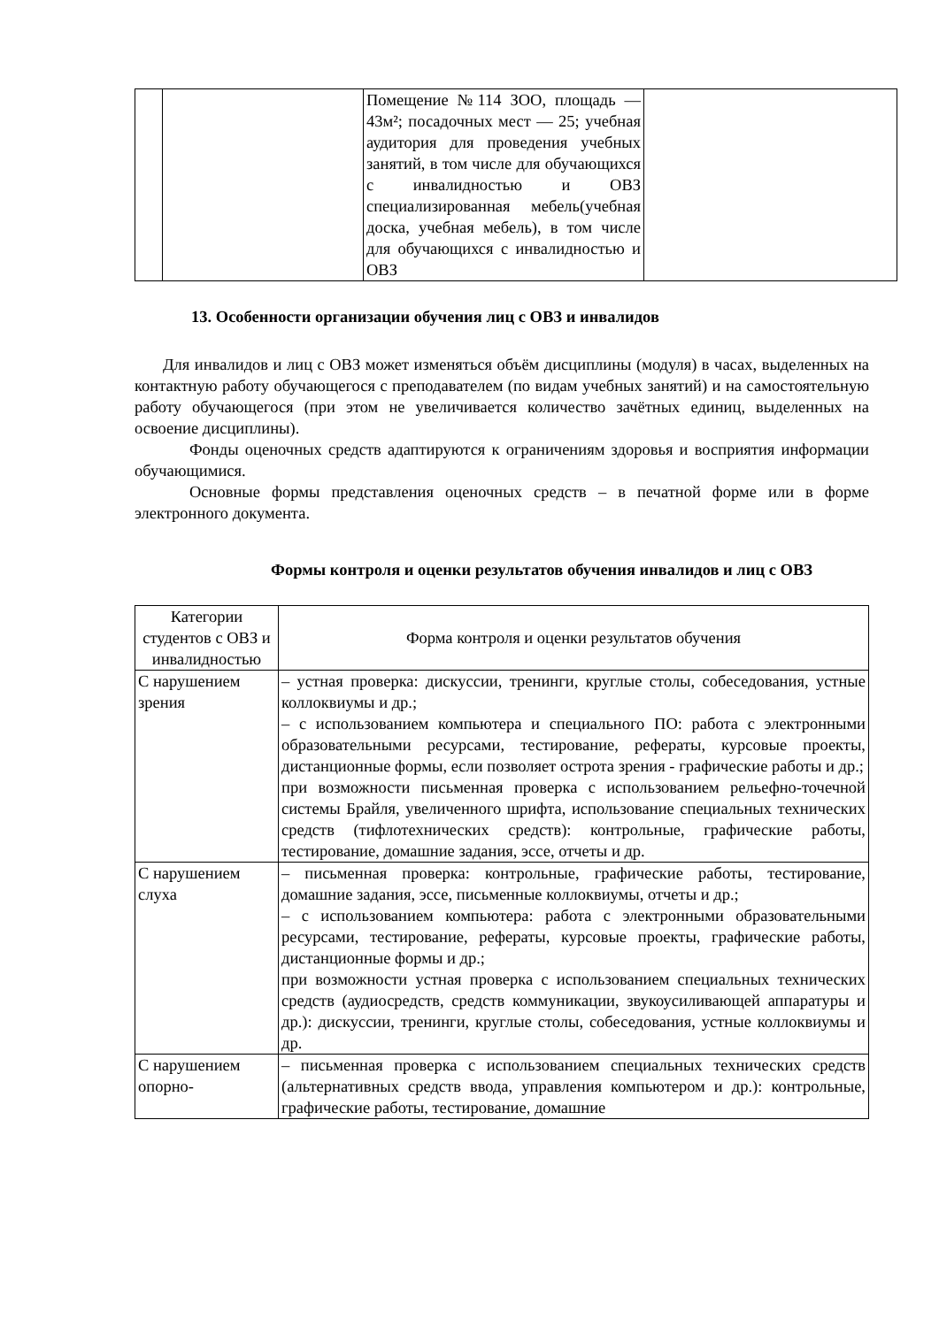| | | Помещение №114 ЗОО, площадь — 43м²; посадочных мест — 25; учебная аудитория для проведения учебных занятий, в том числе для обучающихся с инвалидностью и ОВЗ специализированная мебель(учебная доска, учебная мебель), в том числе для обучающихся с инвалидностью и ОВЗ | |
13. Особенности организации обучения лиц с ОВЗ и инвалидов
Для инвалидов и лиц с ОВЗ может изменяться объём дисциплины (модуля) в часах, выделенных на контактную работу обучающегося с преподавателем (по видам учебных занятий) и на самостоятельную работу обучающегося (при этом не увеличивается количество зачётных единиц, выделенных на освоение дисциплины).
Фонды оценочных средств адаптируются к ограничениям здоровья и восприятия информации обучающимися.
Основные формы представления оценочных средств – в печатной форме или в форме электронного документа.
Формы контроля и оценки результатов обучения инвалидов и лиц с ОВЗ
| Категории студентов с ОВЗ и инвалидностью | Форма контроля и оценки результатов обучения |
| С нарушением зрения | – устная проверка: дискуссии, тренинги, круглые столы, собеседования, устные коллоквиумы и др.; – с использованием компьютера и специального ПО: работа с электронными образовательными ресурсами, тестирование, рефераты, курсовые проекты, дистанционные формы, если позволяет острота зрения - графические работы и др.; при возможности письменная проверка с использованием рельефно-точечной системы Брайля, увеличенного шрифта, использование специальных технических средств (тифлотехнических средств): контрольные, графические работы, тестирование, домашние задания, эссе, отчеты и др. |
| С нарушением слуха | – письменная проверка: контрольные, графические работы, тестирование, домашние задания, эссе, письменные коллоквиумы, отчеты и др.; – с использованием компьютера: работа с электронными образовательными ресурсами, тестирование, рефераты, курсовые проекты, графические работы, дистанционные формы и др.; при возможности устная проверка с использованием специальных технических средств (аудиосредств, средств коммуникации, звукоусиливающей аппаратуры и др.): дискуссии, тренинги, круглые столы, собеседования, устные коллоквиумы и др. |
| С нарушением опорно- | – письменная проверка с использованием специальных технических средств (альтернативных средств ввода, управления компьютером и др.): контрольные, графические работы, тестирование, домашние |